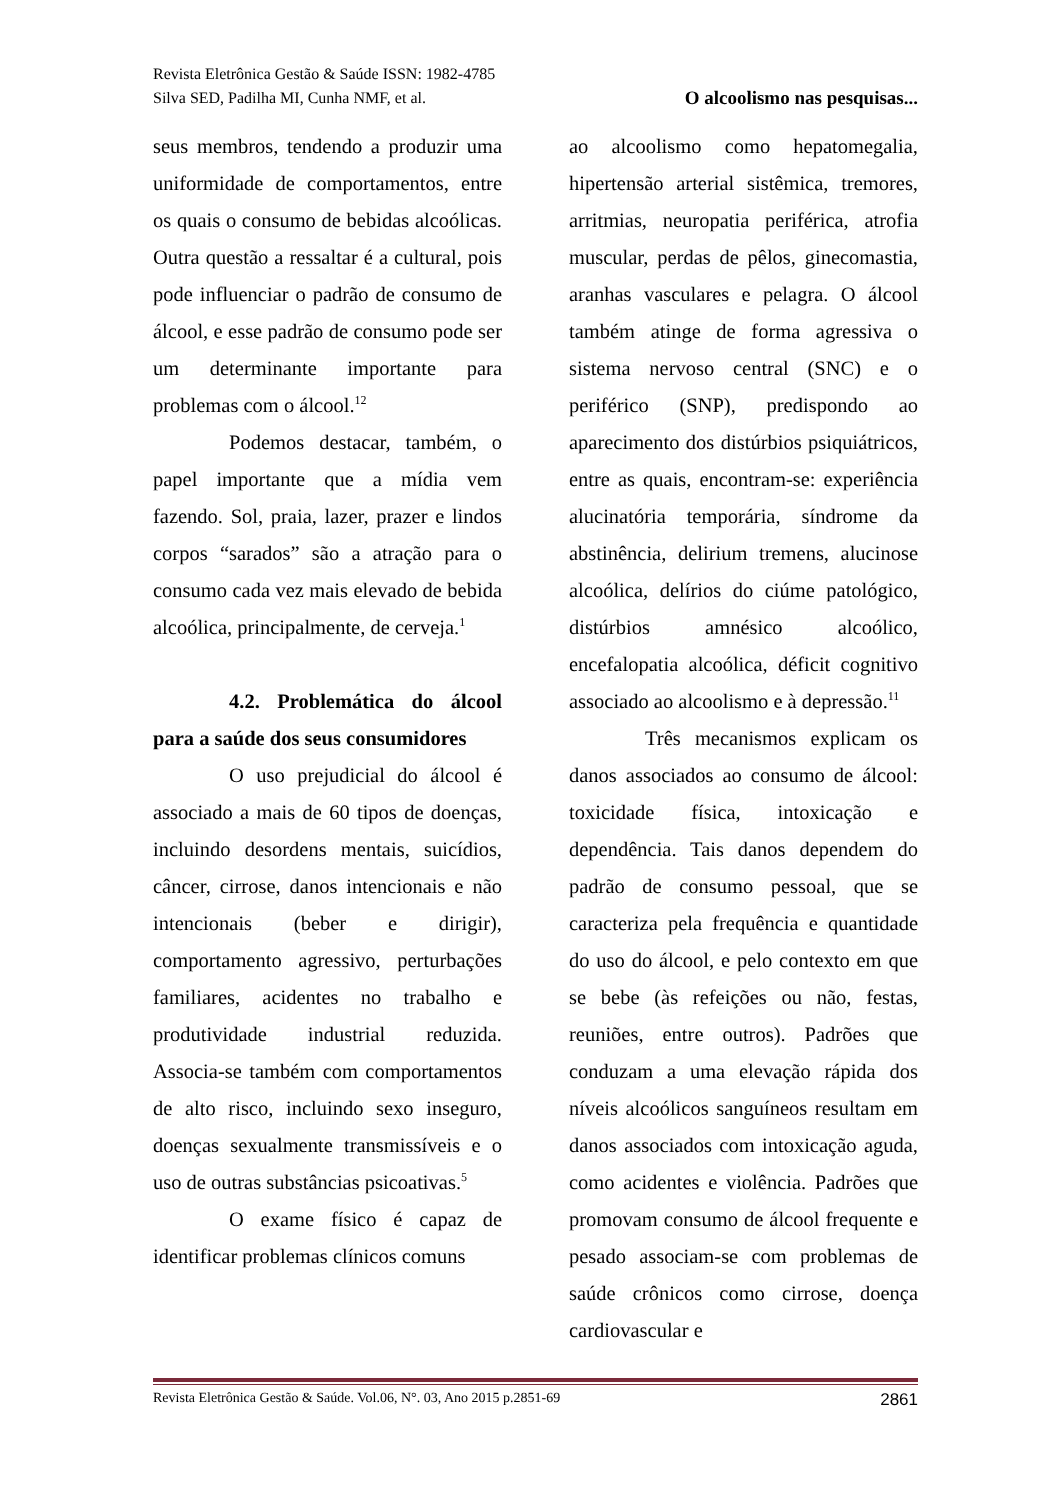Revista Eletrônica Gestão & Saúde ISSN: 1982-4785
Silva SED, Padilha MI, Cunha NMF, et al. O alcoolismo nas pesquisas...
seus membros, tendendo a produzir uma uniformidade de comportamentos, entre os quais o consumo de bebidas alcoólicas. Outra questão a ressaltar é a cultural, pois pode influenciar o padrão de consumo de álcool, e esse padrão de consumo pode ser um determinante importante para problemas com o álcool.<sup>12</sup>
Podemos destacar, também, o papel importante que a mídia vem fazendo. Sol, praia, lazer, prazer e lindos corpos “sarados” são a atração para o consumo cada vez mais elevado de bebida alcoólica, principalmente, de cerveja.<sup>1</sup>
4.2. Problemática do álcool para a saúde dos seus consumidores
O uso prejudicial do álcool é associado a mais de 60 tipos de doenças, incluindo desordens mentais, suicídios, câncer, cirrose, danos intencionais e não intencionais (beber e dirigir), comportamento agressivo, perturbações familiares, acidentes no trabalho e produtividade industrial reduzida. Associa-se também com comportamentos de alto risco, incluindo sexo inseguro, doenças sexualmente transmissíveis e o uso de outras substâncias psicoativas.<sup>5</sup>
O exame físico é capaz de identificar problemas clínicos comuns
ao alcoolismo como hepatomegalia, hipertensão arterial sistêmica, tremores, arritmias, neuropatia periférica, atrofia muscular, perdas de pêlos, ginecomastia, aranhas vasculares e pelagra. O álcool também atinge de forma agressiva o sistema nervoso central (SNC) e o periférico (SNP), predispondo ao aparecimento dos distúrbios psiquiátricos, entre as quais, encontram-se: experiência alucinatória temporária, síndrome da abstinência, delirium tremens, alucinose alcoólica, delírios do ciúme patológico, distúrbios amnésico alcoólico, encefalopatia alcoólica, déficit cognitivo associado ao alcoolismo e à depressão.<sup>11</sup>
Três mecanismos explicam os danos associados ao consumo de álcool: toxicidade física, intoxicação e dependência. Tais danos dependem do padrão de consumo pessoal, que se caracteriza pela frequência e quantidade do uso do álcool, e pelo contexto em que se bebe (às refeições ou não, festas, reuniões, entre outros). Padrões que conduzam a uma elevação rápida dos níveis alcoólicos sanguíneos resultam em danos associados com intoxicação aguda, como acidentes e violência. Padrões que promovam consumo de álcool frequente e pesado associam-se com problemas de saúde crônicos como cirrose, doença cardiovascular e
Revista Eletrônica Gestão & Saúde. Vol.06, N°. 03, Ano 2015 p.2851-69 2861